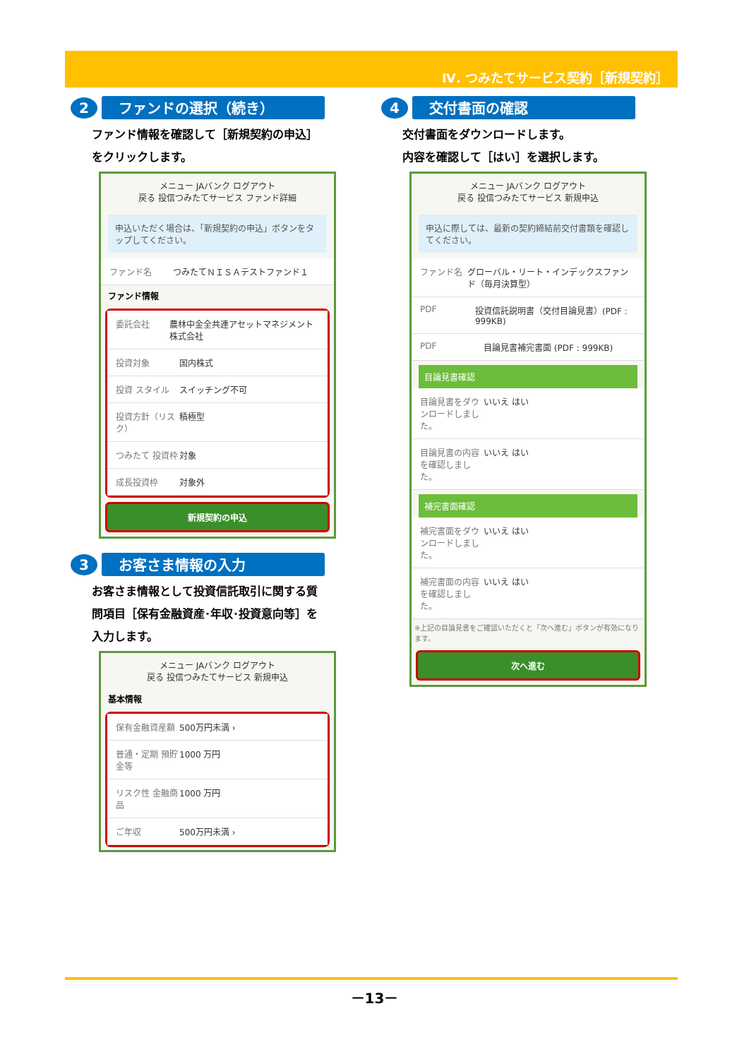Ⅳ. つみたてサービス契約［新規契約］
2
ファンドの選択（続き）
ファンド情報を確認して［新規契約の申込］をクリックします。
メニュー JAバンク ログアウト
戻る 投信つみたてサービス ファンド詳細
申込いただく場合は、「新規契約の申込」ボタンをタップしてください。
ファンド名 つみたてＮＩＳＡテストファンド１
ファンド情報
委託会社 農林中金全共連アセットマネジメント株式会社
投資対象 国内株式
投資 スタイル スイッチング不可
投資方針（リスク） 積極型
つみたて 投資枠 対象
成長投資枠 対象外
新規契約の申込
3
お客さま情報の入力
お客さま情報として投資信託取引に関する質問項目［保有金融資産･年収･投資意向等］を入力します。
メニュー JAバンク ログアウト
戻る 投信つみたてサービス 新規申込
基本情報
保有金融資産額 500万円未満 ›
普通・定期 預貯金等 1000 万円
リスク性 金融商品 1000 万円
ご年収 500万円未満 ›
4
交付書面の確認
交付書面をダウンロードします。
内容を確認して［はい］を選択します。
メニュー JAバンク ログアウト
戻る 投信つみたてサービス 新規申込
申込に際しては、最新の契約締結前交付書類を確認してください。
ファンド名 グローバル・リート・インデックスファンド（毎月決算型）
PDF 投資信託説明書（交付目論見書）(PDF : 999KB)
PDF 目論見書補完書面 (PDF : 999KB)
目論見書確認
目論見書をダウンロードしました。 いいえ はい
目論見書の内容を確認しました。 いいえ はい
補完書面確認
補完書面をダウンロードしました。 いいえ はい
補完書面の内容を確認しました。 いいえ はい
※上記の目論見書をご確認いただくと「次へ進む」ボタンが有効になります。
次へ進む
－13－